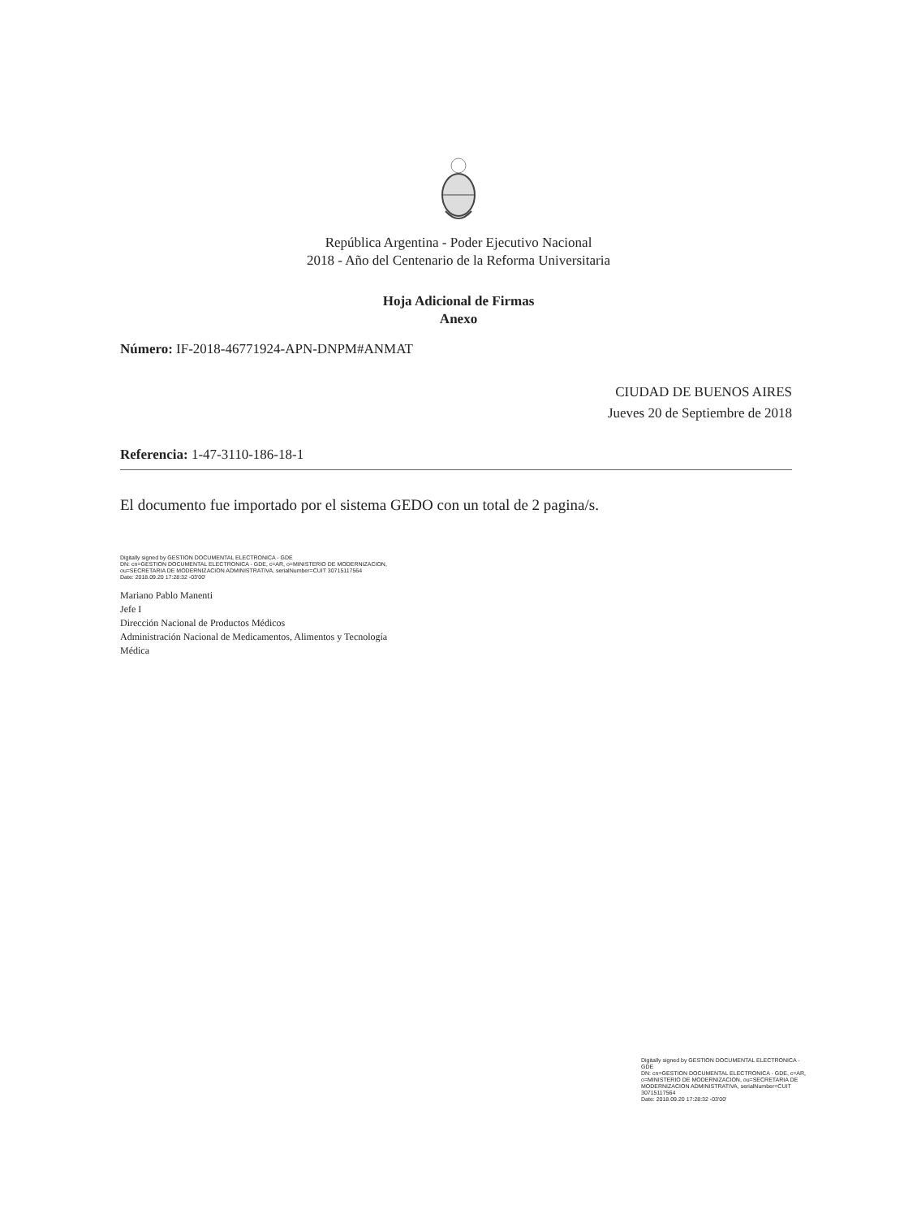República Argentina - Poder Ejecutivo Nacional
2018 - Año del Centenario de la Reforma Universitaria
Hoja Adicional de Firmas
Anexo
Número: IF-2018-46771924-APN-DNPM#ANMAT
CIUDAD DE BUENOS AIRES
Jueves 20 de Septiembre de 2018
Referencia: 1-47-3110-186-18-1
El documento fue importado por el sistema GEDO con un total de 2 pagina/s.
Digitally signed by GESTION DOCUMENTAL ELECTRONICA - GDE
DN: cn=GESTION DOCUMENTAL ELECTRONICA - GDE, c=AR, o=MINISTERIO DE MODERNIZACION,
ou=SECRETARIA DE MODERNIZACION ADMINISTRATIVA, serialNumber=CUIT 30715117564
Date: 2018.09.20 17:28:32 -03'00'
Mariano Pablo Manenti
Jefe I
Dirección Nacional de Productos Médicos
Administración Nacional de Medicamentos, Alimentos y Tecnología
Médica
Digitally signed by GESTION DOCUMENTAL ELECTRONICA - GDE
DN: cn=GESTION DOCUMENTAL ELECTRONICA - GDE, c=AR, o=MINISTERIO DE MODERNIZACION, ou=SECRETARIA DE MODERNIZACION ADMINISTRATIVA, serialNumber=CUIT 30715117564
Date: 2018.09.20 17:28:32 -03'00'